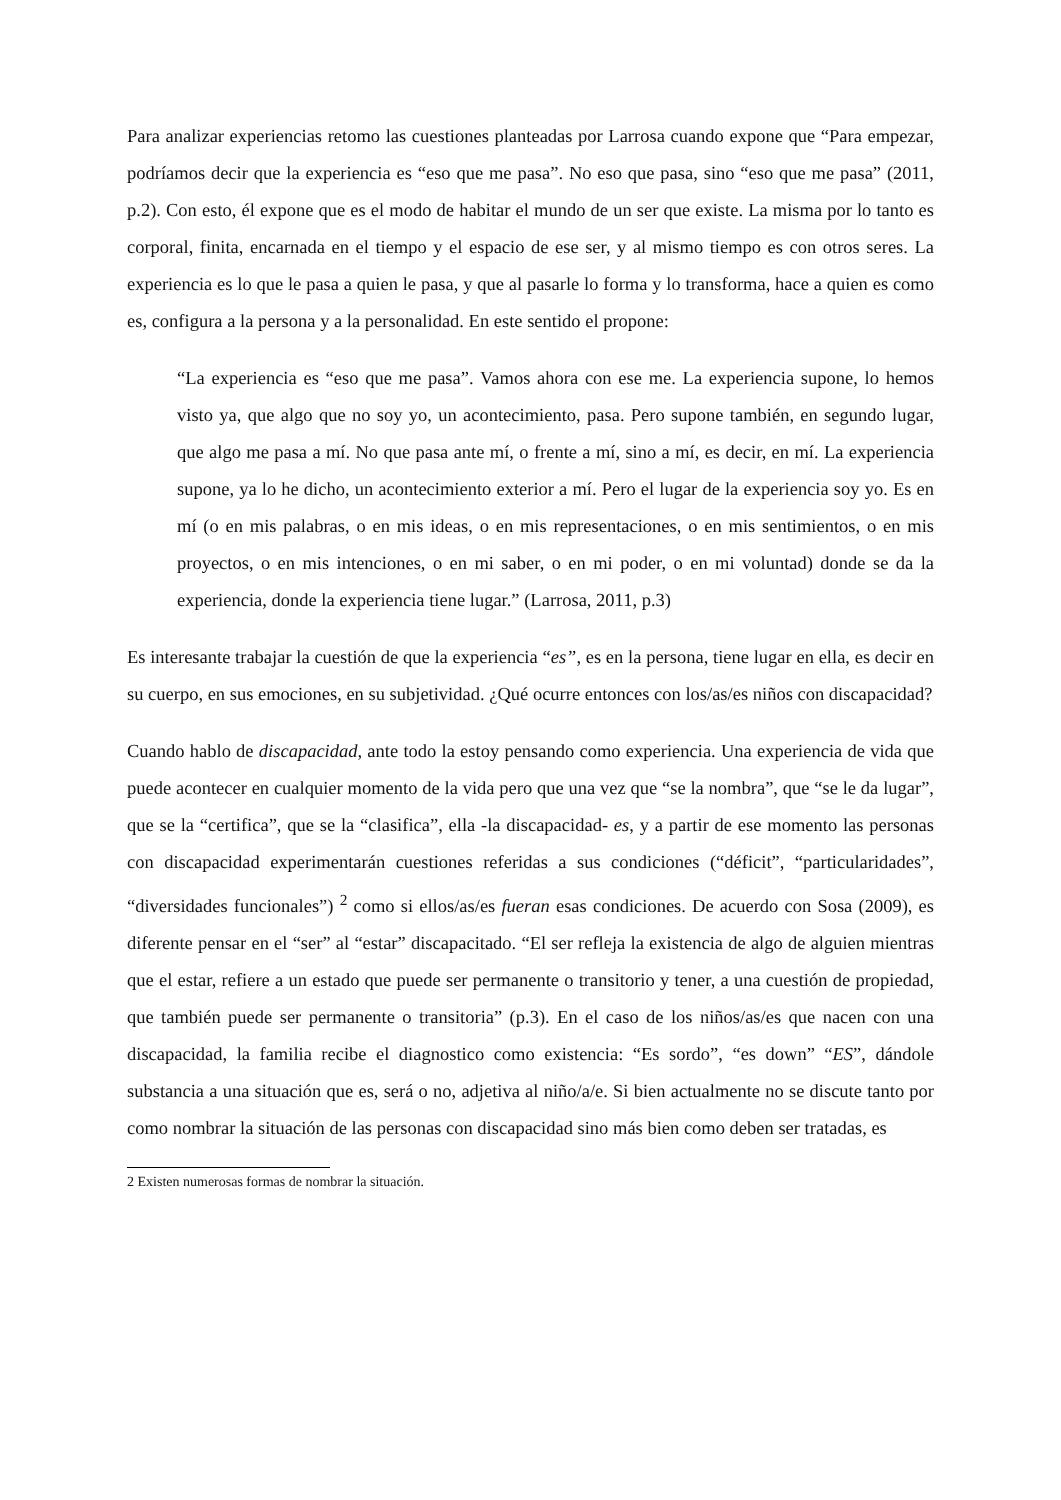Para analizar experiencias retomo las cuestiones planteadas por Larrosa cuando expone que “Para empezar, podríamos decir que la experiencia es “eso que me pasa”. No eso que pasa, sino “eso que me pasa” (2011, p.2). Con esto, él expone que es el modo de habitar el mundo de un ser que existe. La misma por lo tanto es corporal, finita, encarnada en el tiempo y el espacio de ese ser, y al mismo tiempo es con otros seres. La experiencia es lo que le pasa a quien le pasa, y que al pasarle lo forma y lo transforma, hace a quien es como es, configura a la persona y a la personalidad. En este sentido el propone:
“La experiencia es “eso que me pasa”. Vamos ahora con ese me. La experiencia supone, lo hemos visto ya, que algo que no soy yo, un acontecimiento, pasa. Pero supone también, en segundo lugar, que algo me pasa a mí. No que pasa ante mí, o frente a mí, sino a mí, es decir, en mí. La experiencia supone, ya lo he dicho, un acontecimiento exterior a mí. Pero el lugar de la experiencia soy yo. Es en mí (o en mis palabras, o en mis ideas, o en mis representaciones, o en mis sentimientos, o en mis proyectos, o en mis intenciones, o en mi saber, o en mi poder, o en mi voluntad) donde se da la experiencia, donde la experiencia tiene lugar.” (Larrosa, 2011, p.3)
Es interesante trabajar la cuestión de que la experiencia “es”, es en la persona, tiene lugar en ella, es decir en su cuerpo, en sus emociones, en su subjetividad. ¿Qué ocurre entonces con los/as/es niños con discapacidad?
Cuando hablo de discapacidad, ante todo la estoy pensando como experiencia. Una experiencia de vida que puede acontecer en cualquier momento de la vida pero que una vez que “se la nombra”, que “se le da lugar”, que se la “certifica”, que se la “clasifica”, ella -la discapacidad- es, y a partir de ese momento las personas con discapacidad experimentarán cuestiones referidas a sus condiciones (“déficit”, “particularidades”, “diversidades funcionales”) <sup>2</sup> como si ellos/as/es fueran esas condiciones. De acuerdo con Sosa (2009), es diferente pensar en el “ser” al “estar” discapacitado. “El ser refleja la existencia de algo de alguien mientras que el estar, refiere a un estado que puede ser permanente o transitorio y tener, a una cuestión de propiedad, que también puede ser permanente o transitoria” (p.3). En el caso de los niños/as/es que nacen con una discapacidad, la familia recibe el diagnostico como existencia: “Es sordo”, “es down” “ES”, dándole substancia a una situación que es, será o no, adjetiva al niño/a/e. Si bien actualmente no se discute tanto por como nombrar la situación de las personas con discapacidad sino más bien como deben ser tratadas, es
2 Existen numerosas formas de nombrar la situación.